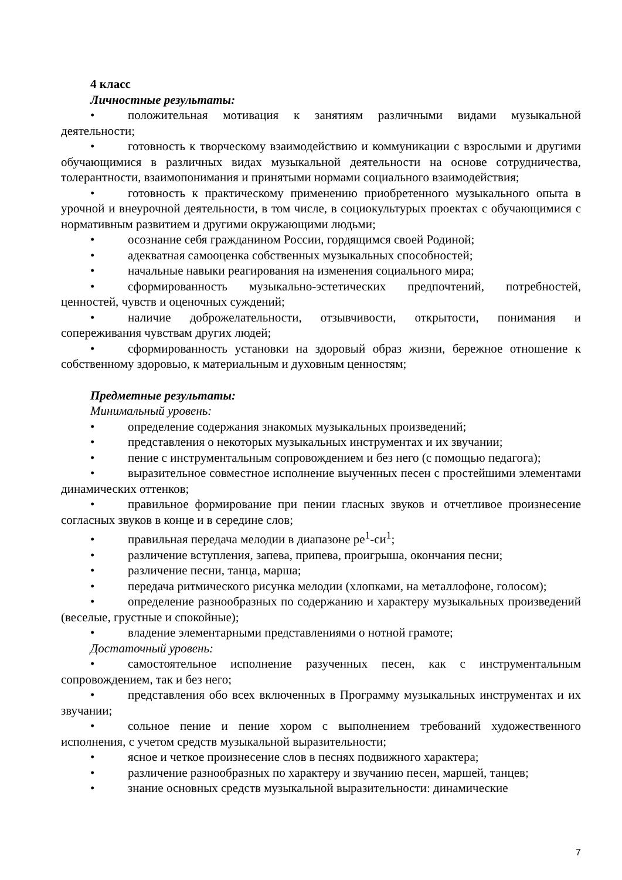4 класс
Личностные результаты:
• положительная мотивация к занятиям различными видами музыкальной деятельности;
• готовность к творческому взаимодействию и коммуникации с взрослыми и другими обучающимися в различных видах музыкальной деятельности на основе сотрудничества, толерантности, взаимопонимания и принятыми нормами социального взаимодействия;
• готовность к практическому применению приобретенного музыкального опыта в урочной и внеурочной деятельности, в том числе, в социокультурых проектах с обучающимися с нормативным развитием и другими окружающими людьми;
• осознание себя гражданином России, гордящимся своей Родиной;
• адекватная самооценка собственных музыкальных способностей;
• начальные навыки реагирования на изменения социального мира;
• сформированность музыкально-эстетических предпочтений, потребностей, ценностей, чувств и оценочных суждений;
• наличие доброжелательности, отзывчивости, открытости, понимания и сопереживания чувствам других людей;
• сформированность установки на здоровый образ жизни, бережное отношение к собственному здоровью, к материальным и духовным ценностям;
Предметные результаты:
Минимальный уровень:
• определение содержания знакомых музыкальных произведений;
• представления о некоторых музыкальных инструментах и их звучании;
• пение с инструментальным сопровождением и без него (с помощью педагога);
• выразительное совместное исполнение выученных песен с простейшими элементами динамических оттенков;
• правильное формирование при пении гласных звуков и отчетливое произнесение согласных звуков в конце и в середине слов;
• правильная передача мелодии в диапазоне ре<sup>1</sup>-си<sup>1</sup>;
• различение вступления, запева, припева, проигрыша, окончания песни;
• различение песни, танца, марша;
• передача ритмического рисунка мелодии (хлопками, на металлофоне, голосом);
• определение разнообразных по содержанию и характеру музыкальных произведений (веселые, грустные и спокойные);
• владение элементарными представлениями о нотной грамоте;
Достаточный уровень:
• самостоятельное исполнение разученных песен, как с инструментальным сопровождением, так и без него;
• представления обо всех включенных в Программу музыкальных инструментах и их звучании;
• сольное пение и пение хором с выполнением требований художественного исполнения, с учетом средств музыкальной выразительности;
• ясное и четкое произнесение слов в песнях подвижного характера;
• различение разнообразных по характеру и звучанию песен, маршей, танцев;
• знание основных средств музыкальной выразительности: динамические
7